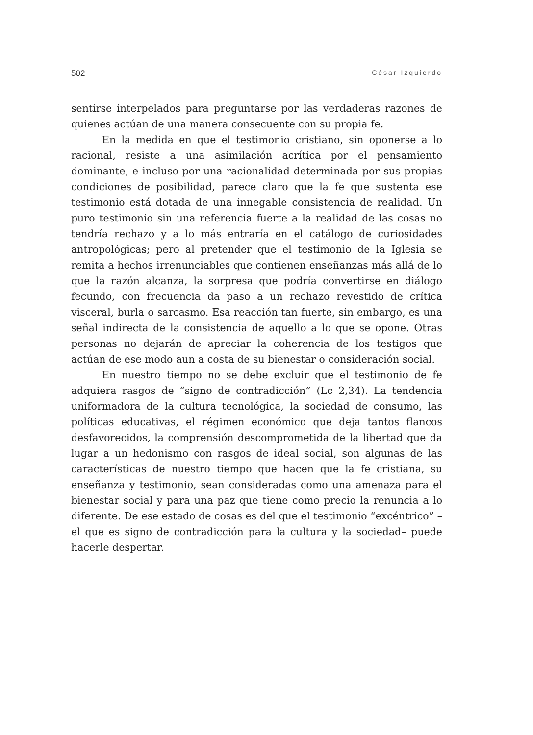502 César Izquierdo
sentirse interpelados para preguntarse por las verdaderas razones de quienes actúan de una manera consecuente con su propia fe.
En la medida en que el testimonio cristiano, sin oponerse a lo racional, resiste a una asimilación acrítica por el pensamiento dominante, e incluso por una racionalidad determinada por sus propias condiciones de posibilidad, parece claro que la fe que sustenta ese testimonio está dotada de una innegable consistencia de realidad. Un puro testimonio sin una referencia fuerte a la realidad de las cosas no tendría rechazo y a lo más entraría en el catálogo de curiosidades antropológicas; pero al pretender que el testimonio de la Iglesia se remita a hechos irrenunciables que contienen enseñanzas más allá de lo que la razón alcanza, la sorpresa que podría convertirse en diálogo fecundo, con frecuencia da paso a un rechazo revestido de crítica visceral, burla o sarcasmo. Esa reacción tan fuerte, sin embargo, es una señal indirecta de la consistencia de aquello a lo que se opone. Otras personas no dejarán de apreciar la coherencia de los testigos que actúan de ese modo aun a costa de su bienestar o consideración social.
En nuestro tiempo no se debe excluir que el testimonio de fe adquiera rasgos de “signo de contradicción” (Lc 2,34). La tendencia uniformadora de la cultura tecnológica, la sociedad de consumo, las políticas educativas, el régimen económico que deja tantos flancos desfavorecidos, la comprensión descomprometida de la libertad que da lugar a un hedonismo con rasgos de ideal social, son algunas de las características de nuestro tiempo que hacen que la fe cristiana, su enseñanza y testimonio, sean consideradas como una amenaza para el bienestar social y para una paz que tiene como precio la renuncia a lo diferente. De ese estado de cosas es del que el testimonio “excéntrico” –el que es signo de contradicción para la cultura y la sociedad– puede hacerle despertar.